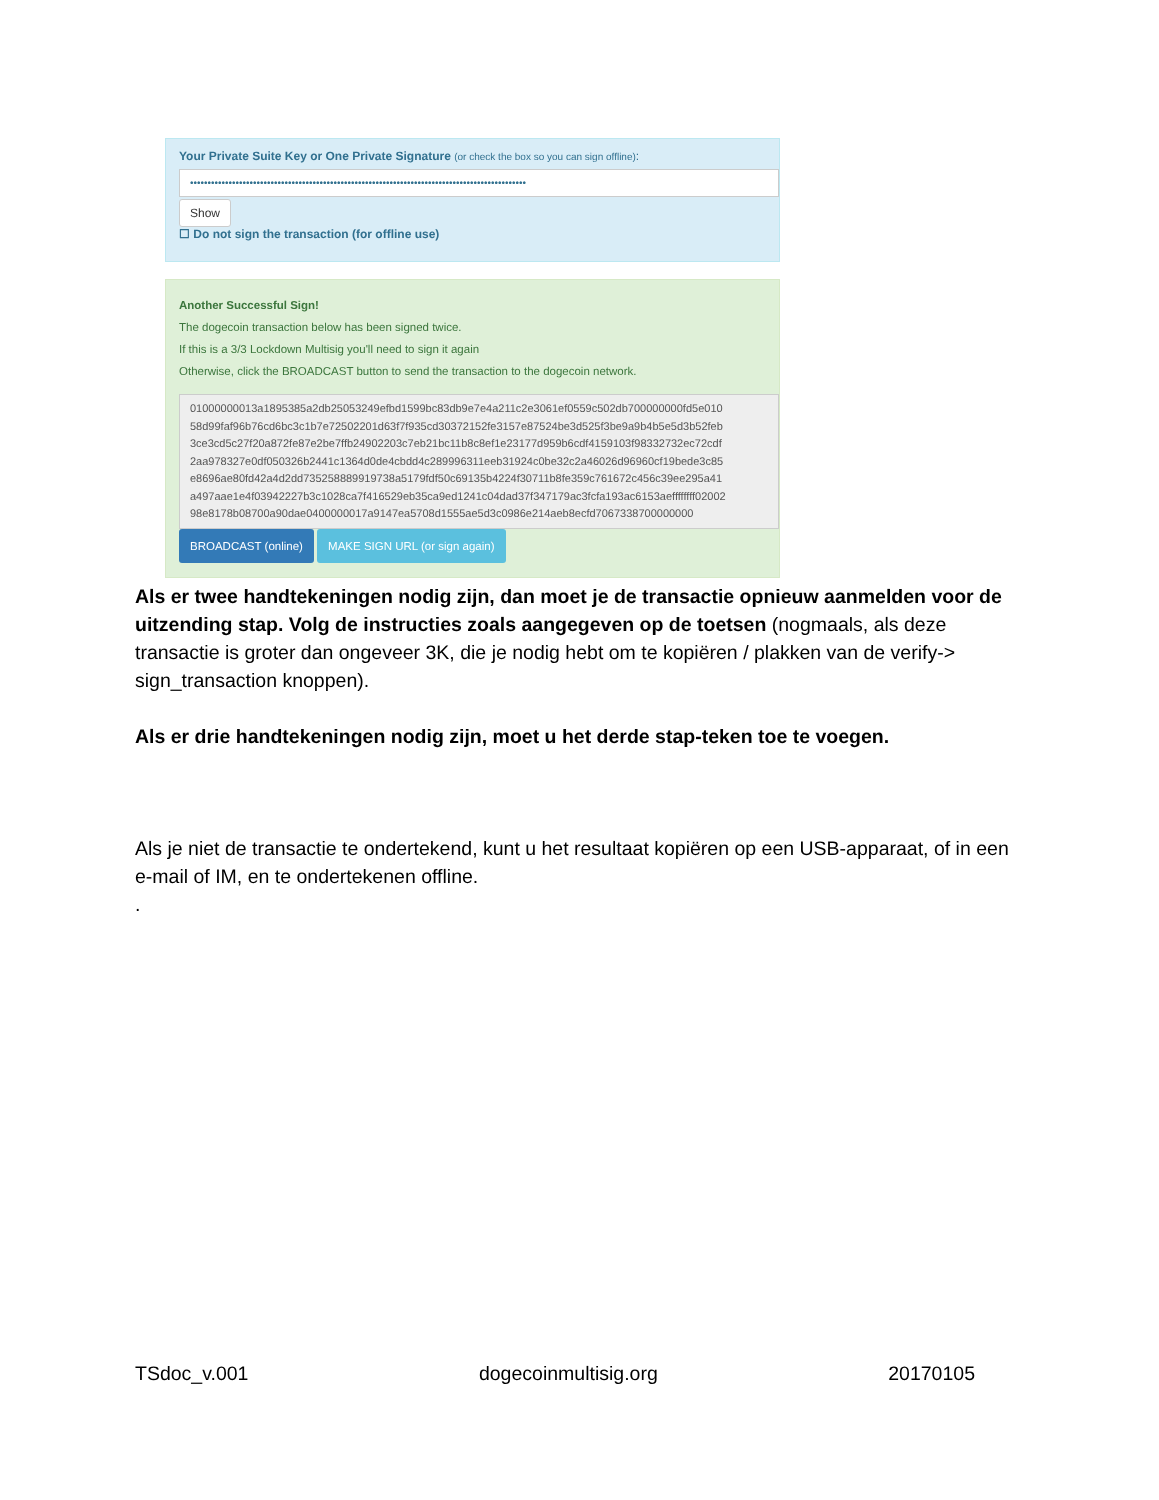Your Private Suite Key or One Private Signature (or check the box so you can sign offline):
••••••••••••••••••••••••••••••••••••••••••••••••••••••••••••••••••••••••••••••••••••••••••••••••
Show
☐ Do not sign the transaction (for offline use)
Another Successful Sign!
The dogecoin transaction below has been signed twice.
If this is a 3/3 Lockdown Multisig you'll need to sign it again
Otherwise, click the BROADCAST button to send the transaction to the dogecoin network.
01000000013a1895385a2db25053249efbd1599bc83db9e7e4a211c2e3061ef0559c502db700000000fd5e010
58d99faf96b76cd6bc3c1b7e72502201d63f7f935cd30372152fe3157e87524be3d525f3be9a9b4b5e5d3b52feb
3ce3cd5c27f20a872fe87e2be7ffb24902203c7eb21bc11b8c8ef1e23177d959b6cdf4159103f98332732ec72cdf
2aa978327e0df050326b2441c1364d0de4cbdd4c289996311eeb31924c0be32c2a46026d96960cf19bede3c85
e8696ae80fd42a4d2dd735258889919738a5179fdf50c69135b4224f30711b8fe359c761672c456c39ee295a41
a497aae1e4f03942227b3c1028ca7f416529eb35ca9ed1241c04dad37f347179ac3fcfa193ac6153aeffffffff02002
98e8178b08700a90dae0400000017a9147ea5708d1555ae5d3c0986e214aeb8ecfd7067338700000000
BROADCAST (online) MAKE SIGN URL (or sign again)
Als er twee handtekeningen nodig zijn, dan moet je de transactie opnieuw aanmelden voor de uitzending stap. Volg de instructies zoals aangegeven op de toetsen (nogmaals, als deze transactie is groter dan ongeveer 3K, die je nodig hebt om te kopiëren / plakken van de verify-> sign_transaction knoppen).
Als er drie handtekeningen nodig zijn, moet u het derde stap-teken toe te voegen.
Als je niet de transactie te ondertekend, kunt u het resultaat kopiëren op een USB-apparaat, of in een e-mail of IM, en te ondertekenen offline.
.
TSdoc_v.001 dogecoinmultisig.org 20170105